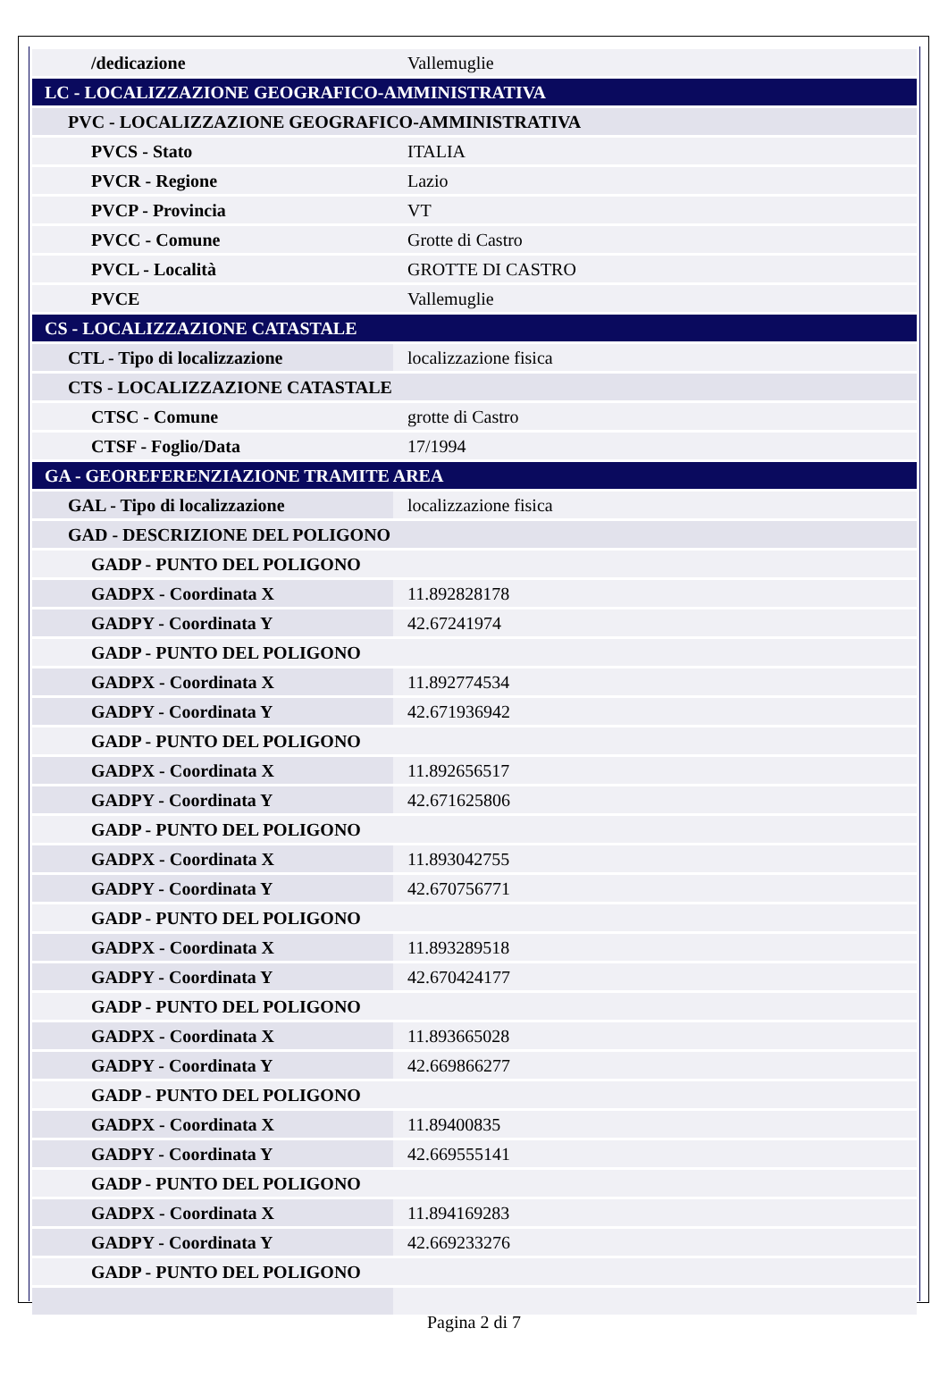| /dedicazione | Vallemuglie |
| LC - LOCALIZZAZIONE GEOGRAFICO-AMMINISTRATIVA | |
| PVC - LOCALIZZAZIONE GEOGRAFICO-AMMINISTRATIVA | |
| PVCS - Stato | ITALIA |
| PVCR - Regione | Lazio |
| PVCP - Provincia | VT |
| PVCC - Comune | Grotte di Castro |
| PVCL - Località | GROTTE DI CASTRO |
| PVCE | Vallemuglie |
| CS - LOCALIZZAZIONE CATASTALE | |
| CTL - Tipo di localizzazione | localizzazione fisica |
| CTS - LOCALIZZAZIONE CATASTALE | |
| CTSC - Comune | grotte di Castro |
| CTSF - Foglio/Data | 17/1994 |
| GA - GEOREFERENZIAZIONE TRAMITE AREA | |
| GAL - Tipo di localizzazione | localizzazione fisica |
| GAD - DESCRIZIONE DEL POLIGONO | |
| GADP - PUNTO DEL POLIGONO | |
| GADPX - Coordinata X | 11.892828178 |
| GADPY - Coordinata Y | 42.67241974 |
| GADP - PUNTO DEL POLIGONO | |
| GADPX - Coordinata X | 11.892774534 |
| GADPY - Coordinata Y | 42.671936942 |
| GADP - PUNTO DEL POLIGONO | |
| GADPX - Coordinata X | 11.892656517 |
| GADPY - Coordinata Y | 42.671625806 |
| GADP - PUNTO DEL POLIGONO | |
| GADPX - Coordinata X | 11.893042755 |
| GADPY - Coordinata Y | 42.670756771 |
| GADP - PUNTO DEL POLIGONO | |
| GADPX - Coordinata X | 11.893289518 |
| GADPY - Coordinata Y | 42.670424177 |
| GADP - PUNTO DEL POLIGONO | |
| GADPX - Coordinata X | 11.893665028 |
| GADPY - Coordinata Y | 42.669866277 |
| GADP - PUNTO DEL POLIGONO | |
| GADPX - Coordinata X | 11.89400835 |
| GADPY - Coordinata Y | 42.669555141 |
| GADP - PUNTO DEL POLIGONO | |
| GADPX - Coordinata X | 11.894169283 |
| GADPY - Coordinata Y | 42.669233276 |
| GADP - PUNTO DEL POLIGONO | |
Pagina 2 di 7